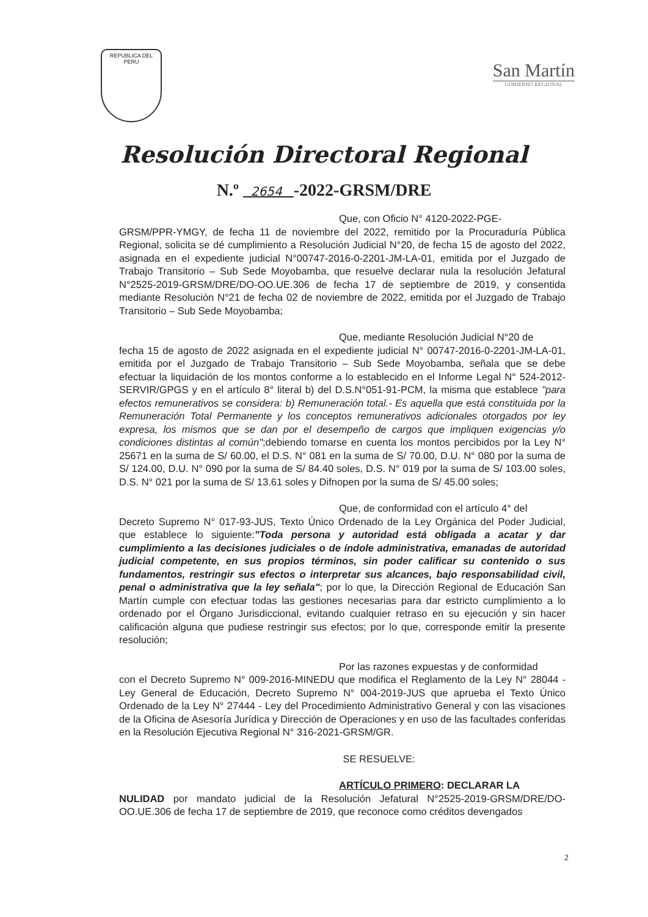REPUBLICA DEL PERU
San Martín
GOBIERNO REGIONAL
Resolución Directoral Regional
N.º 2654 -2022-GRSM/DRE
Que, con Oficio N° 4120-2022-PGE-
GRSM/PPR-YMGY, de fecha 11 de noviembre del 2022, remitido por la Procuraduría Pública Regional, solicita se dé cumplimiento a Resolución Judicial N°20, de fecha 15 de agosto del 2022, asignada en el expediente judicial N°00747-2016-0-2201-JM-LA-01, emitida por el Juzgado de Trabajo Transitorio – Sub Sede Moyobamba, que resuelve declarar nula la resolución Jefatural N°2525-2019-GRSM/DRE/DO-OO.UE.306 de fecha 17 de septiembre de 2019, y consentida mediante Resolución N°21 de fecha 02 de noviembre de 2022, emitida por el Juzgado de Trabajo Transitorio – Sub Sede Moyobamba;
Que, mediante Resolución Judicial N°20 de
fecha 15 de agosto de 2022 asignada en el expediente judicial N° 00747-2016-0-2201-JM-LA-01, emitida por el Juzgado de Trabajo Transitorio – Sub Sede Moyobamba, señala que se debe efectuar la liquidación de los montos conforme a lo establecido en el Informe Legal N° 524-2012-SERVIR/GPGS y en el artículo 8° literal b) del D.S.N°051-91-PCM, la misma que establece "para efectos remunerativos se considera: b) Remuneración total.- Es aquella que está constituida por la Remuneración Total Permanente y los conceptos remunerativos adicionales otorgados por ley expresa, los mismos que se dan por el desempeño de cargos que impliquen exigencias y/o condiciones distintas al común";debiendo tomarse en cuenta los montos percibidos por la Ley N° 25671 en la suma de S/ 60.00, el D.S. N° 081 en la suma de S/ 70.00, D.U. N° 080 por la suma de S/ 124.00, D.U. N° 090 por la suma de S/ 84.40 soles, D.S. N° 019 por la suma de S/ 103.00 soles, D.S. N° 021 por la suma de S/ 13.61 soles y Difnopen por la suma de S/ 45.00 soles;
Que, de conformidad con el artículo 4° del
Decreto Supremo N° 017-93-JUS, Texto Único Ordenado de la Ley Orgánica del Poder Judicial, que establece lo siguiente:"Toda persona y autoridad está obligada a acatar y dar cumplimiento a las decisiones judiciales o de índole administrativa, emanadas de autoridad judicial competente, en sus propios términos, sin poder calificar su contenido o sus fundamentos, restringir sus efectos o interpretar sus alcances, bajo responsabilidad civil, penal o administrativa que la ley señala"; por lo que, la Dirección Regional de Educación San Martín cumple con efectuar todas las gestiones necesarias para dar estricto cumplimiento a lo ordenado por el Órgano Jurisdiccional, evitando cualquier retraso en su ejecución y sin hacer calificación alguna que pudiese restringir sus efectos; por lo que, corresponde emitir la presente resolución;
Por las razones expuestas y de conformidad
con el Decreto Supremo N° 009-2016-MINEDU que modifica el Reglamento de la Ley N° 28044 - Ley General de Educación, Decreto Supremo N° 004-2019-JUS que aprueba el Texto Único Ordenado de la Ley N° 27444 - Ley del Procedimiento Administrativo General y con las visaciones de la Oficina de Asesoría Jurídica y Dirección de Operaciones y en uso de las facultades conferidas en la Resolución Ejecutiva Regional N° 316-2021-GRSM/GR.
SE RESUELVE:
ARTÍCULO PRIMERO: DECLARAR LA
NULIDAD por mandato judicial de la Resolución Jefatural N°2525-2019-GRSM/DRE/DO-OO.UE.306 de fecha 17 de septiembre de 2019, que reconoce como créditos devengados
2